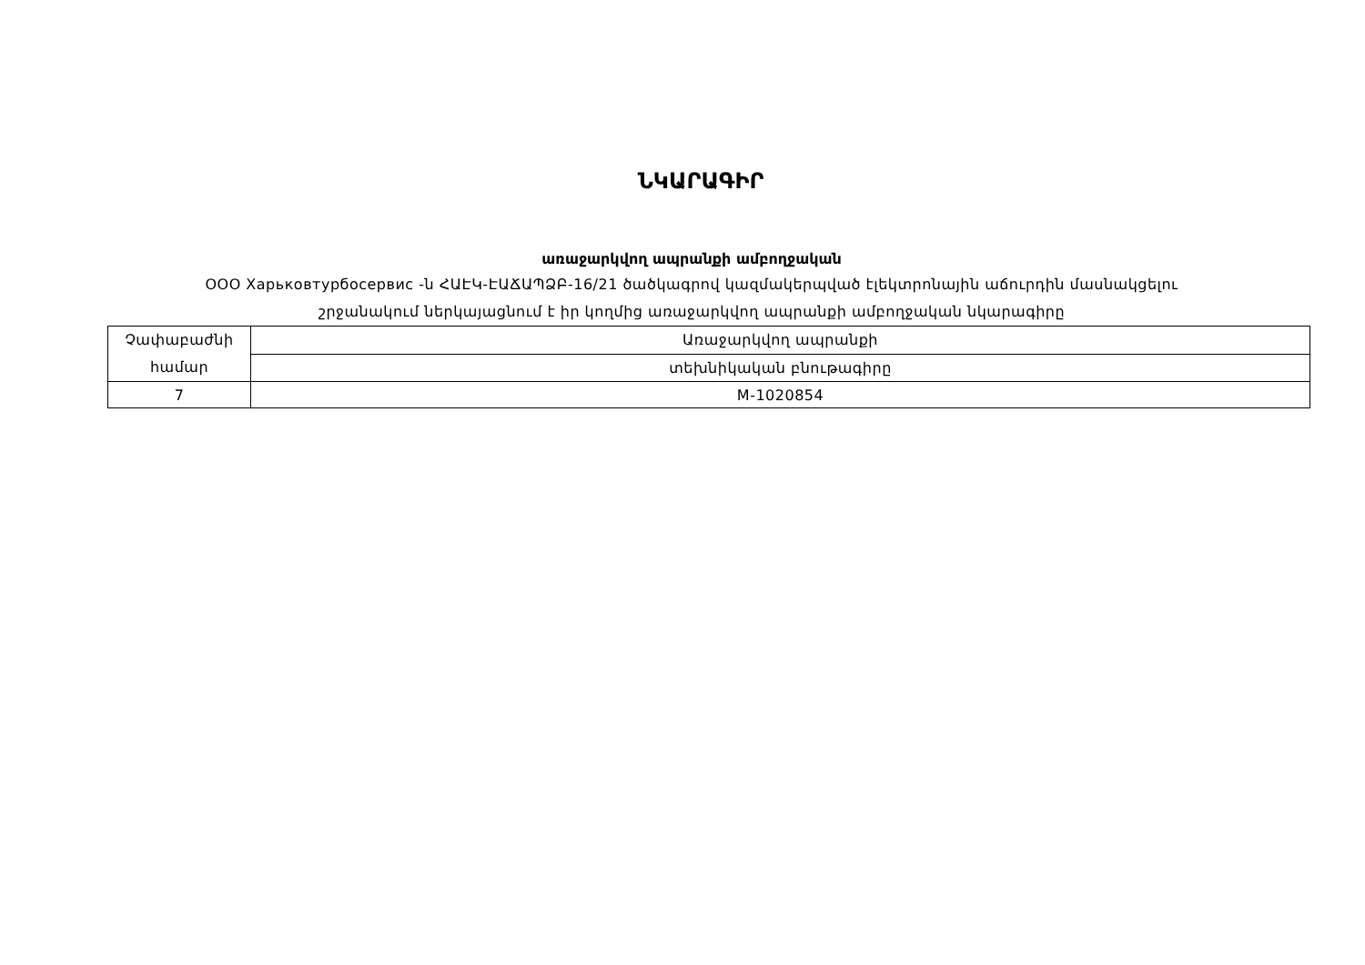ՆԿԱՐԱԳԻՐ
առաջարկվող ապրանքի ամբողջական
OOO Харьковтурбосервис -ն ՀԱԷԿ-ԷԱՃԱՊՁԲ-16/21 ծածկագրով կազմակերպված էլեկտրոնային աճուրդին մասնակցելու
շրջանակում ներկայացնում է իր կողմից առաջարկվող ապրանքի ամբողջական նկարագիրը
| Չափաբաժնի համար | Առաջարկվող ապրանքի |
| | տեխնիկական բնութագիրը |
| 7 | M-1020854 |